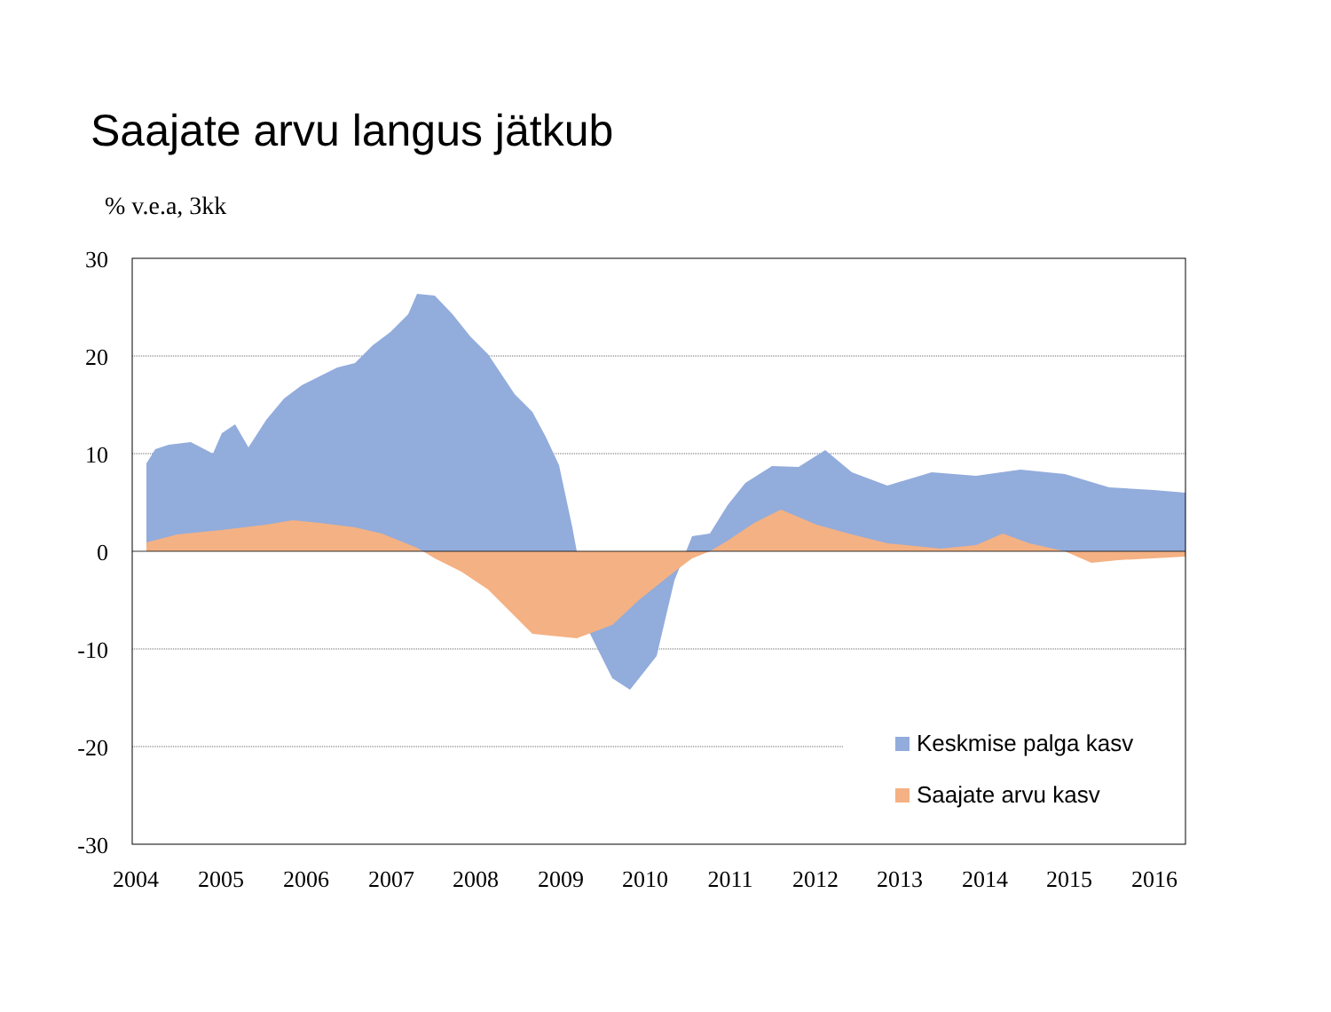Saajate arvu langus jätkub
% v.e.a, 3kk
30
20
10
0
-10
-20
-30
2004
2005
2006
2007
2008
2009
2010
2011
2012
2013
2014
2015
2016
Keskmise palga kasv
Saajate arvu kasv